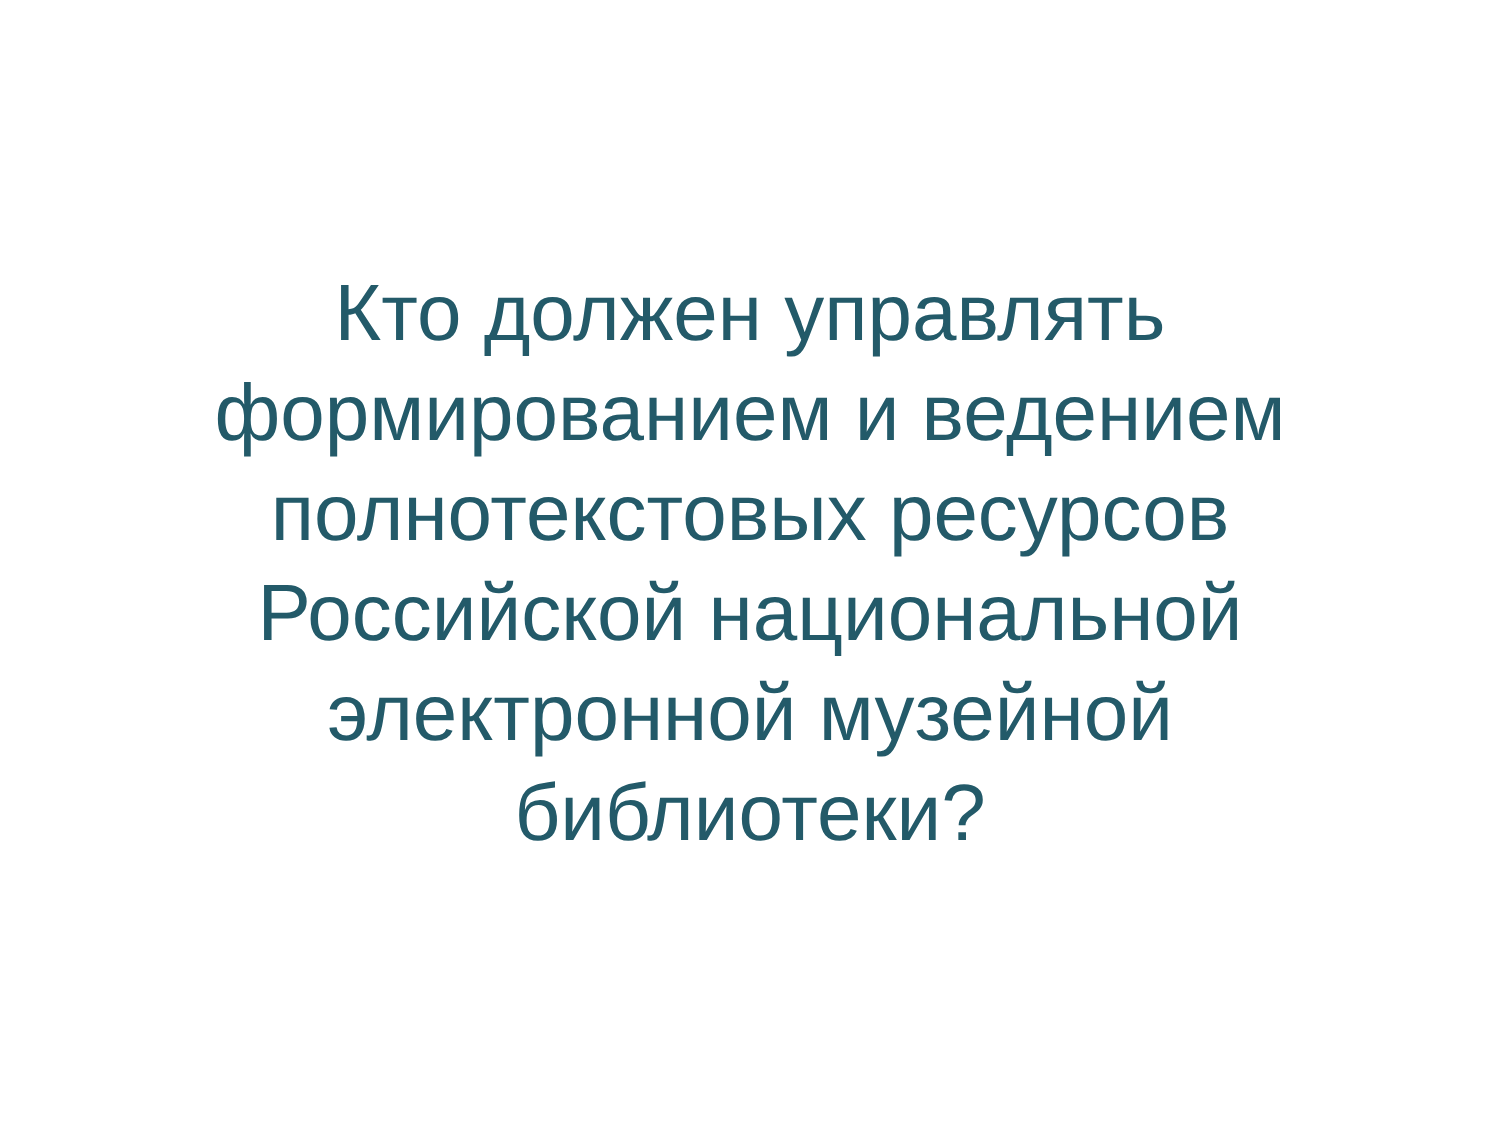Кто должен управлять
формированием и ведением
полнотекстовых ресурсов
Российской национальной
электронной музейной
библиотеки?